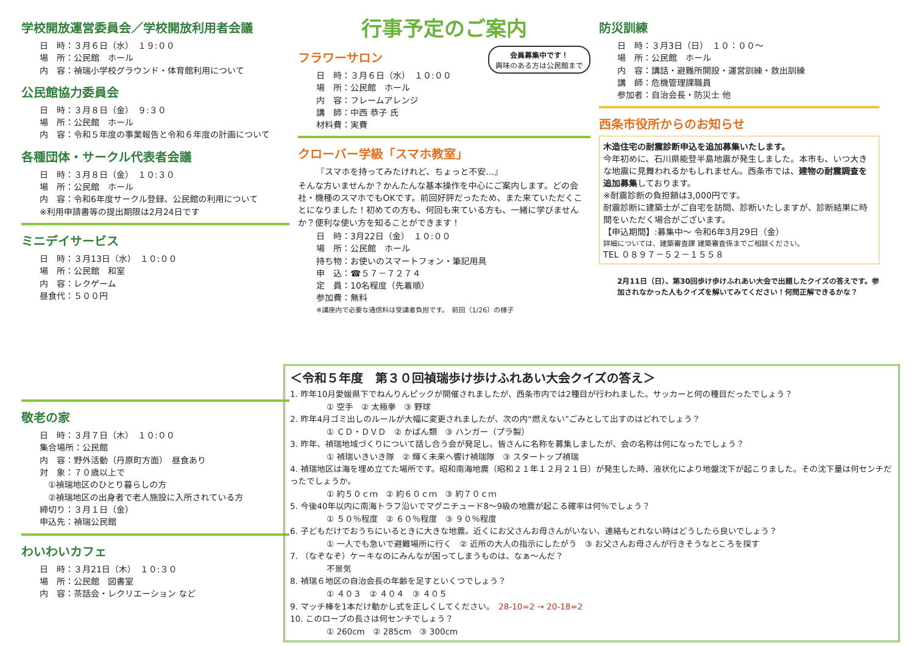学校開放運営委員会／学校開放利用者会議
日　時：３月６日（水）　１９:００
場　所：公民館　ホール
内　容：禎瑞小学校グラウンド・体育館利用について
公民館協力委員会
日　時：３月８日（金）　９:３０
場　所：公民館　ホール
内　容：令和５年度の事業報告と令和６年度の計画について
各種団体・サークル代表者会議
日　時：３月８日（金）　１０:３０
場　所：公民館　ホール
内　容：令和6年度サークル登録、公民館の利用について
※利用申請書等の提出期限は2月24日です
ミニデイサービス
日　時：３月13日（水）　１０:００
場　所：公民館　和室
内　容：レクゲーム
昼食代：５００円
敬老の家
日　時：３月７日（木）　１０:００
集合場所：公民館
内　容：野外活動（丹原町方面）　昼食あり
対　象：７０歳以上で
　①禎瑞地区のひとり暮らしの方
　②禎瑞地区の出身者で老人施設に入所されている方
締切り：３月１日（金）
申込先：禎瑞公民館
わいわいカフェ
日　時：３月21日（木）　１０:３０
場　所：公民館　図書室
内　容：茶話会・レクリエーション など
行事予定のご案内
会員募集中です！
興味のある方は公民館まで
フラワーサロン
日　時：３月６日（水）　１０:００
場　所：公民館　ホール
内　容：フレームアレンジ
講　師：中西 恭子 氏
材料費：実費
クローバー学級「スマホ教室」
『スマホを持ってみたけれど、ちょっと不安…』
そんな方いませんか？かんたんな基本操作を中心にご案内します。どの会社・機種のスマホでもOKです。前回好評だったため、また来ていただくことになりました！初めての方も、何回も来ている方も、一緒に学びませんか？便利な使い方を知ることができます！
日　時：3月22日（金）　１０:００
場　所：公民館　ホール
持ち物：お使いのスマートフォン・筆記用具
申　込：☎５７－７２７４
定　員：10名程度（先着順）
参加費：無料
※講座内で必要な通信料は受講者負担です。　前回（1/26）の様子
防災訓練
日　時：３月3日（日）　１０：００～
場　所：公民館　ホール
内　容：講話・避難所開設・運営訓練・救出訓練
講　師：危機管理課職員
参加者：自治会長・防災士 他
西条市役所からのお知らせ
木造住宅の耐震診断申込を追加募集いたします。
今年初めに、石川県能登半島地震が発生しました。本市も、いつ大きな地震に見舞われるかもしれません。西条市では、建物の耐震調査を追加募集しております。
※耐震診断の負担額は3,000円です。
耐震診断に建築士がご自宅を訪問、診断いたしますが、診断結果に時間をいただく場合がございます。
【申込期間】:募集中～ 令和6年3月29日（金）
詳細については、建築審査課 建築審査係までご相談ください。
TEL ０８９７－５２－１５５８
2月11日（日）、第30回歩け歩けふれあい大会で出題したクイズの答えです。参加されなかった人もクイズを解いてみてください！何問正解できるかな？
＜令和５年度　第３０回禎瑞歩け歩けふれあい大会クイズの答え＞
1. 昨年10月愛媛県下でねんりんピックが開催されましたが、西条市内では2種目が行われました。サッカーと何の種目だったでしょう？
① 空手　② 太極拳　③ 野球
2. 昨年4月ゴミ出しのルールが大幅に変更されましたが、次の内“燃えない”ごみとして出すのはどれでしょう？
① ＣＤ・ＤＶＤ　② かばん類　③ ハンガー（プラ製）
3. 昨年、禎瑞地域づくりについて話し合う会が発足し、皆さんに名称を募集しましたが、会の名称は何になったでしょう？
① 禎瑞いきいき隊　② 輝く未来へ響け禎瑞隊　③ スタートップ禎瑞
4. 禎瑞地区は海を埋め立てた場所です。昭和南海地震（昭和２１年１２月２１日）が発生した時、液状化により地盤沈下が起こりました。その沈下量は何センチだったでしょうか。
① 約５０ｃｍ　② 約６０ｃｍ　③ 約７０ｃｍ
5. 今後40年以内に南海トラフ沿いでマグニチュード8～9級の地震が起こる確率は何％でしょう？
① ５０％程度　② ６０％程度　③ ９０％程度
6. 子どもだけでおうちにいるときに大きな地震。近くにお父さんお母さんがいない、連絡もとれない時はどうしたら良いでしょう？
① 一人でも急いで避難場所に行く　② 近所の大人の指示にしたがう　③ お父さんお母さんが行きそうなところを探す
7. （なぞなぞ）ケーキなのにみんなが困ってしまうものは、なぁ～んだ？
不景気
8. 禎瑞６地区の自治会長の年齢を足すといくつでしょう？
① ４０３　② ４０４　③ ４０５
9. マッチ棒を1本だけ動かし式を正しくしてください。　28-10=2 → 20-18=2
10. このロープの長さは何センチでしょう？
① 260cm　② 285cm　③ 300cm